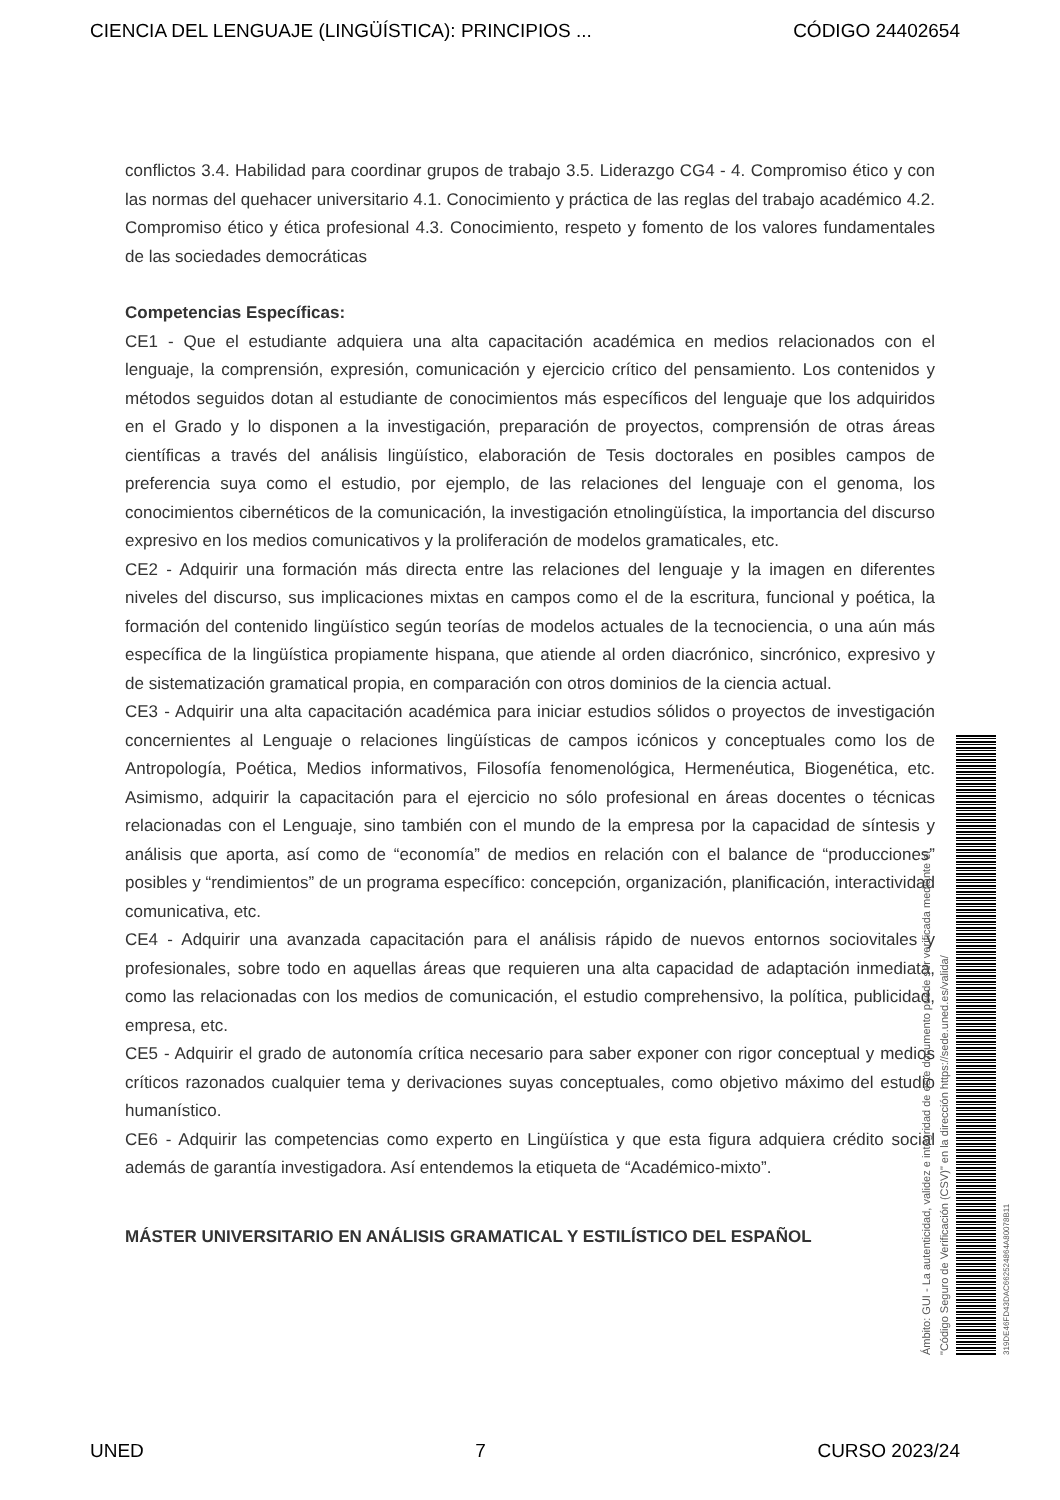CIENCIA DEL LENGUAJE (LINGÜÍSTICA): PRINCIPIOS ... CÓDIGO 24402654
conflictos 3.4. Habilidad para coordinar grupos de trabajo 3.5. Liderazgo CG4 - 4. Compromiso ético y con las normas del quehacer universitario 4.1. Conocimiento y práctica de las reglas del trabajo académico 4.2. Compromiso ético y ética profesional 4.3. Conocimiento, respeto y fomento de los valores fundamentales de las sociedades democráticas
Competencias Específicas:
CE1 - Que el estudiante adquiera una alta capacitación académica en medios relacionados con el lenguaje, la comprensión, expresión, comunicación y ejercicio crítico del pensamiento. Los contenidos y métodos seguidos dotan al estudiante de conocimientos más específicos del lenguaje que los adquiridos en el Grado y lo disponen a la investigación, preparación de proyectos, comprensión de otras áreas científicas a través del análisis lingüístico, elaboración de Tesis doctorales en posibles campos de preferencia suya como el estudio, por ejemplo, de las relaciones del lenguaje con el genoma, los conocimientos cibernéticos de la comunicación, la investigación etnolingüística, la importancia del discurso expresivo en los medios comunicativos y la proliferación de modelos gramaticales, etc.
CE2 - Adquirir una formación más directa entre las relaciones del lenguaje y la imagen en diferentes niveles del discurso, sus implicaciones mixtas en campos como el de la escritura, funcional y poética, la formación del contenido lingüístico según teorías de modelos actuales de la tecnociencia, o una aún más específica de la lingüística propiamente hispana, que atiende al orden diacrónico, sincrónico, expresivo y de sistematización gramatical propia, en comparación con otros dominios de la ciencia actual.
CE3 - Adquirir una alta capacitación académica para iniciar estudios sólidos o proyectos de investigación concernientes al Lenguaje o relaciones lingüísticas de campos icónicos y conceptuales como los de Antropología, Poética, Medios informativos, Filosofía fenomenológica, Hermenéutica, Biogenética, etc. Asimismo, adquirir la capacitación para el ejercicio no sólo profesional en áreas docentes o técnicas relacionadas con el Lenguaje, sino también con el mundo de la empresa por la capacidad de síntesis y análisis que aporta, así como de “economía” de medios en relación con el balance de “producciones” posibles y “rendimientos” de un programa específico: concepción, organización, planificación, interactividad comunicativa, etc.
CE4 - Adquirir una avanzada capacitación para el análisis rápido de nuevos entornos sociovitales y profesionales, sobre todo en aquellas áreas que requieren una alta capacidad de adaptación inmediata, como las relacionadas con los medios de comunicación, el estudio comprehensivo, la política, publicidad, empresa, etc.
CE5 - Adquirir el grado de autonomía crítica necesario para saber exponer con rigor conceptual y medios críticos razonados cualquier tema y derivaciones suyas conceptuales, como objetivo máximo del estudio humanístico.
CE6 - Adquirir las competencias como experto en Lingüística y que esta figura adquiera crédito social además de garantía investigadora. Así entendemos la etiqueta de “Académico-mixto”.
MÁSTER UNIVERSITARIO EN ANÁLISIS GRAMATICAL Y ESTILÍSTICO DEL ESPAÑOL
Ámbito: GUI - La autenticidad, validez e integridad de este documento puede ser verificada mediante el
"Código Seguro de Verificación (CSV)" en la dirección https://sede.uned.es/valida/
319DE46FD43DAC662524864A80078B11
UNED 7 CURSO 2023/24